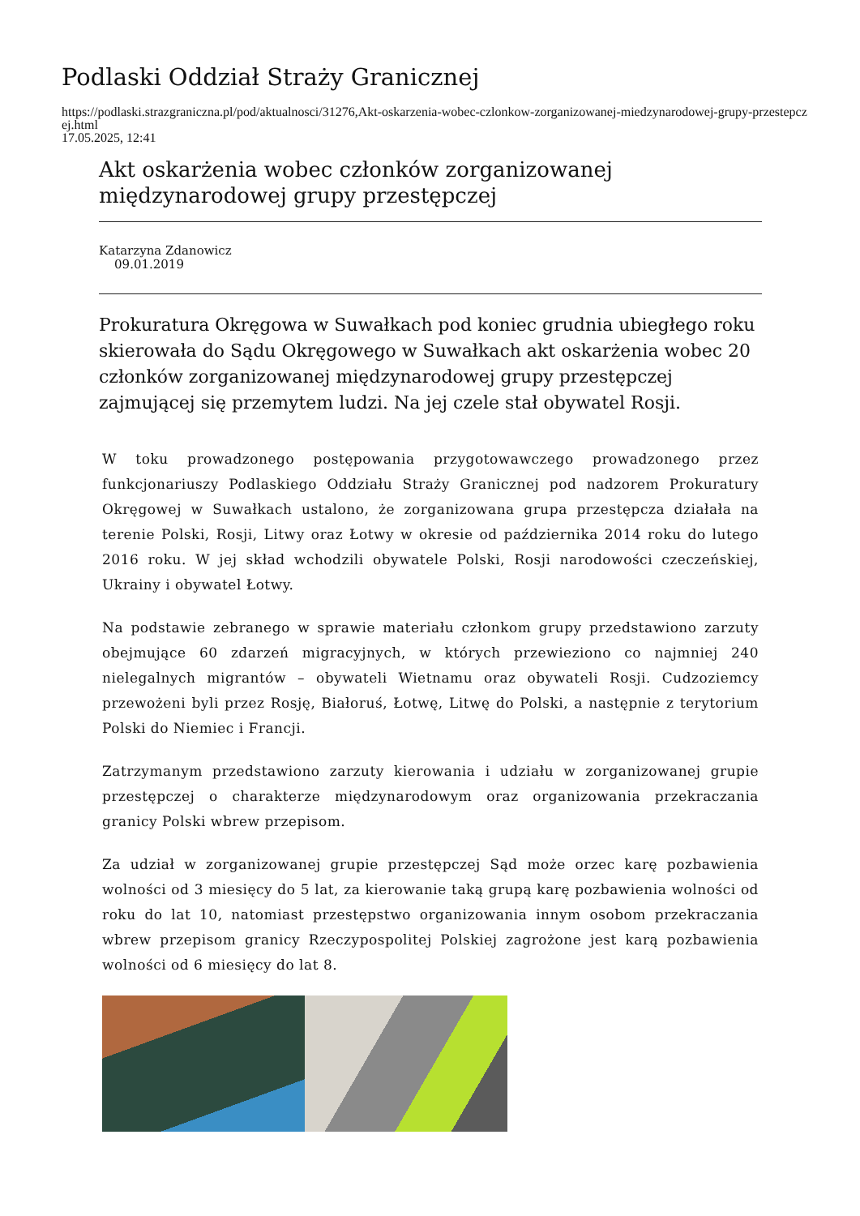Podlaski Oddział Straży Granicznej
https://podlaski.strazgraniczna.pl/pod/aktualnosci/31276,Akt-oskarzenia-wobec-czlonkow-zorganizowanej-miedzynarodowej-grupy-przestepczej.html
17.05.2025, 12:41
Akt oskarżenia wobec członków zorganizowanej międzynarodowej grupy przestępczej
Katarzyna Zdanowicz
09.01.2019
Prokuratura Okręgowa w Suwałkach pod koniec grudnia ubiegłego roku skierowała do Sądu Okręgowego w Suwałkach akt oskarżenia wobec 20 członków zorganizowanej międzynarodowej grupy przestępczej zajmującej się przemytem ludzi. Na jej czele stał obywatel Rosji.
W toku prowadzonego postępowania przygotowawczego prowadzonego przez funkcjonariuszy Podlaskiego Oddziału Straży Granicznej pod nadzorem Prokuratury Okręgowej w Suwałkach ustalono, że zorganizowana grupa przestępcza działała na terenie Polski, Rosji, Litwy oraz Łotwy w okresie od października 2014 roku do lutego 2016 roku. W jej skład wchodzili obywatele Polski, Rosji narodowości czeczeńskiej, Ukrainy i obywatel Łotwy.
Na podstawie zebranego w sprawie materiału członkom grupy przedstawiono zarzuty obejmujące 60 zdarzeń migracyjnych, w których przewieziono co najmniej 240 nielegalnych migrantów – obywateli Wietnamu oraz obywateli Rosji. Cudzoziemcy przewożeni byli przez Rosję, Białoruś, Łotwę, Litwę do Polski, a następnie z terytorium Polski do Niemiec i Francji.
Zatrzymanym przedstawiono zarzuty kierowania i udziału w zorganizowanej grupie przestępczej o charakterze międzynarodowym oraz organizowania przekraczania granicy Polski wbrew przepisom.
Za udział w zorganizowanej grupie przestępczej Sąd może orzec karę pozbawienia wolności od 3 miesięcy do 5 lat, za kierowanie taką grupą karę pozbawienia wolności od roku do lat 10, natomiast przestępstwo organizowania innym osobom przekraczania wbrew przepisom granicy Rzeczypospolitej Polskiej zagrożone jest karą pozbawienia wolności od 6 miesięcy do lat 8.